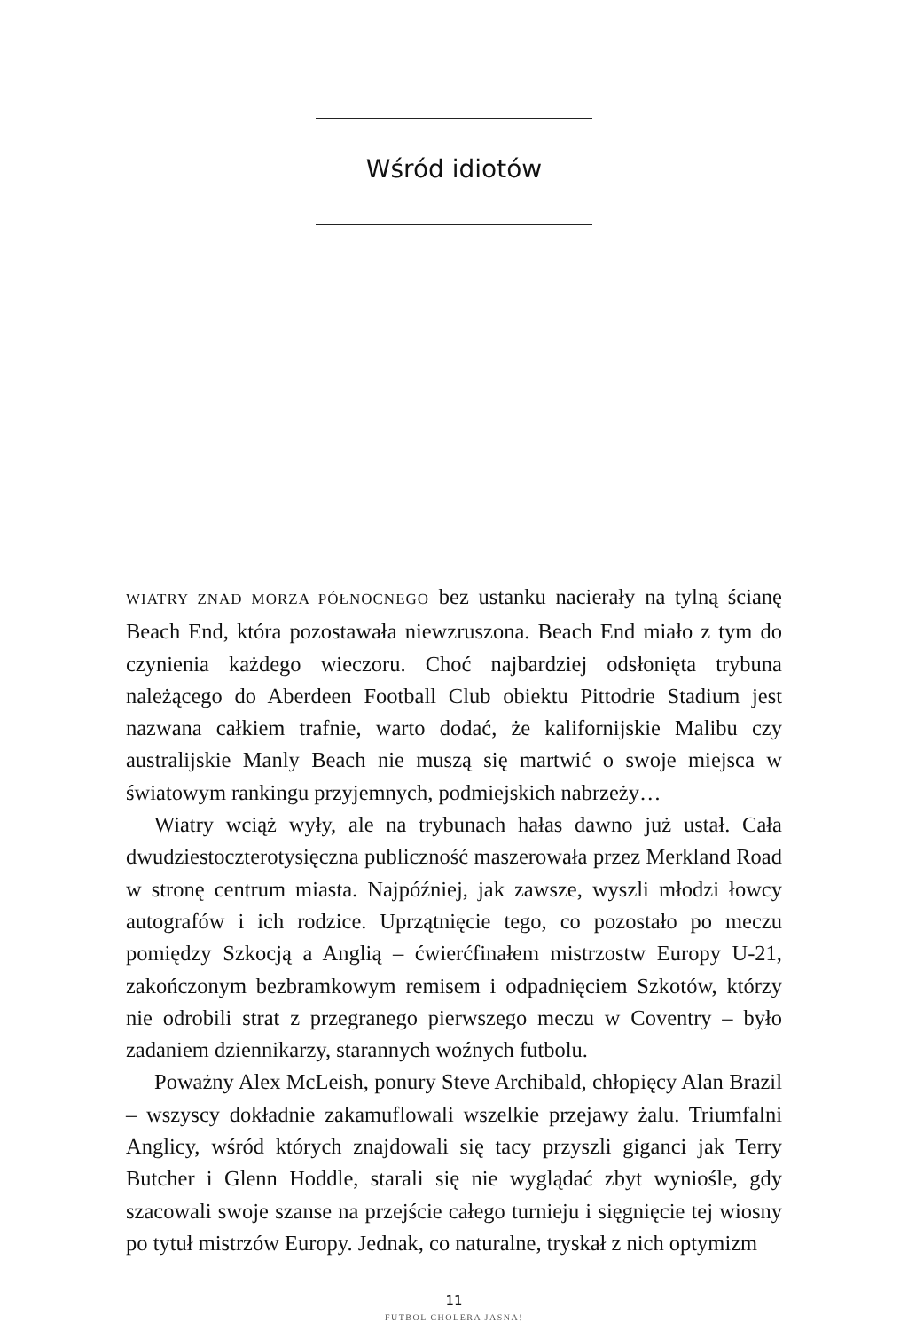Wśród idiotów
WIATRY ZNAD MORZA PÓŁNOCNEGO bez ustanku nacierały na tylną ścianę Beach End, która pozostawała niewzruszona. Beach End miało z tym do czynienia każdego wieczoru. Choć najbardziej odsłonięta trybuna należącego do Aberdeen Football Club obiektu Pittodrie Stadium jest nazwana całkiem trafnie, warto dodać, że kalifornijskie Malibu czy australijskie Manly Beach nie muszą się martwić o swoje miejsca w światowym rankingu przyjemnych, podmiejskich nabrzeży…
Wiatry wciąż wyły, ale na trybunach hałas dawno już ustał. Cała dwudziestoczterotysięczna publiczność maszerowała przez Merkland Road w stronę centrum miasta. Najpóźniej, jak zawsze, wyszli młodzi łowcy autografów i ich rodzice. Uprzątnięcie tego, co pozostało po meczu pomiędzy Szkocją a Anglią – ćwierćfinałem mistrzostw Europy U-21, zakończonym bezbramkowym remisem i odpadnięciem Szkotów, którzy nie odrobili strat z przegranego pierwszego meczu w Coventry – było zadaniem dziennikarzy, starannych woźnych futbolu.
Poważny Alex McLeish, ponury Steve Archibald, chłopięcy Alan Brazil – wszyscy dokładnie zakamuflowali wszelkie przejawy żalu. Triumfalni Anglicy, wśród których znajdowali się tacy przyszli giganci jak Terry Butcher i Glenn Hoddle, starali się nie wyglądać zbyt wyniośle, gdy szacowali swoje szanse na przejście całego turnieju i sięgnięcie tej wiosny po tytuł mistrzów Europy. Jednak, co naturalne, tryskał z nich optymizm
11
FUTBOL CHOLERA JASNA!